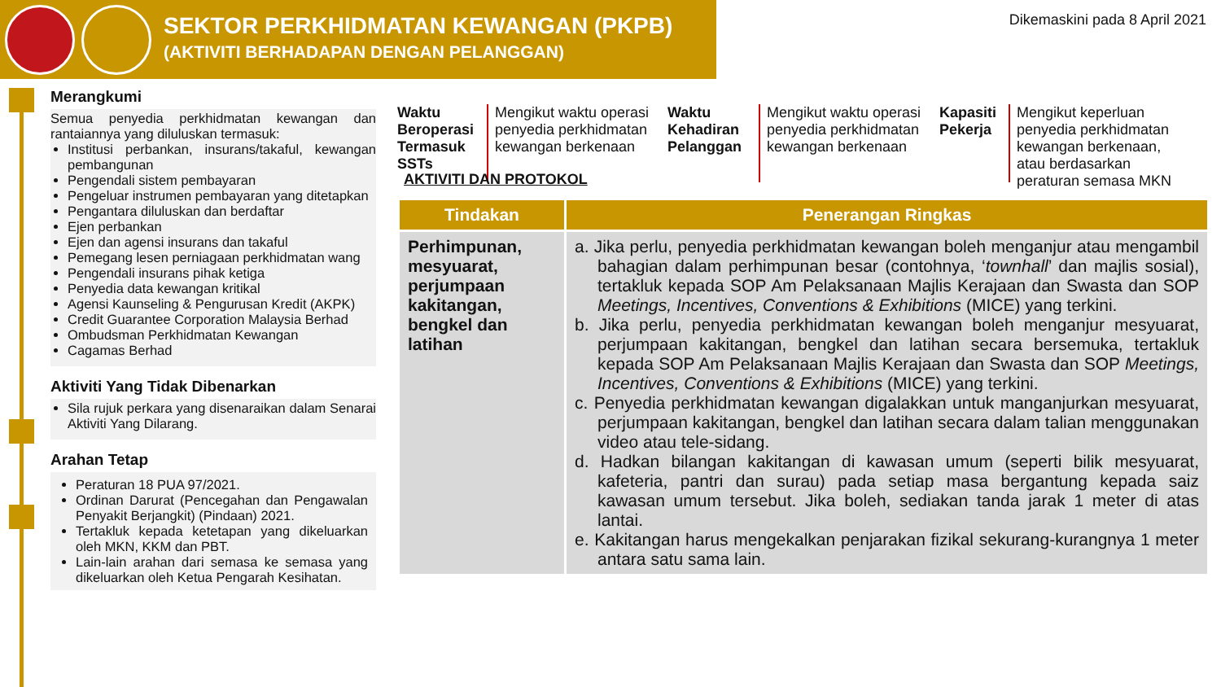SEKTOR PERKHIDMATAN KEWANGAN (PKPB)
(AKTIVITI BERHADAPAN DENGAN PELANGGAN)
Dikemaskini pada 8 April 2021
Merangkumi
Semua penyedia perkhidmatan kewangan dan rantaiannya yang diluluskan termasuk:
Institusi perbankan, insurans/takaful, kewangan pembangunan
Pengendali sistem pembayaran
Pengeluar instrumen pembayaran yang ditetapkan
Pengantara diluluskan dan berdaftar
Ejen perbankan
Ejen dan agensi insurans dan takaful
Pemegang lesen perniagaan perkhidmatan wang
Pengendali insurans pihak ketiga
Penyedia data kewangan kritikal
Agensi Kaunseling & Pengurusan Kredit (AKPK)
Credit Guarantee Corporation Malaysia Berhad
Ombudsman Perkhidmatan Kewangan
Cagamas Berhad
Aktiviti Yang Tidak Dibenarkan
Sila rujuk perkara yang disenaraikan dalam Senarai Aktiviti Yang Dilarang.
Arahan Tetap
Peraturan 18 PUA 97/2021.
Ordinan Darurat (Pencegahan dan Pengawalan Penyakit Berjangkit) (Pindaan) 2021.
Tertakluk kepada ketetapan yang dikeluarkan oleh MKN, KKM dan PBT.
Lain-lain arahan dari semasa ke semasa yang dikeluarkan oleh Ketua Pengarah Kesihatan.
Waktu Beroperasi Termasuk SSTs
Mengikut waktu operasi penyedia perkhidmatan kewangan berkenaan
Waktu Kehadiran Pelanggan
Mengikut waktu operasi penyedia perkhidmatan kewangan berkenaan
Kapasiti Pekerja
Mengikut keperluan penyedia perkhidmatan kewangan berkenaan, atau berdasarkan peraturan semasa MKN
AKTIVITI DAN PROTOKOL
| Tindakan | Penerangan Ringkas |
| --- | --- |
| Perhimpunan, mesyuarat, perjumpaan kakitangan, bengkel dan latihan | a. Jika perlu, penyedia perkhidmatan kewangan boleh menganjur atau mengambil bahagian dalam perhimpunan besar (contohnya, ‘ townhall ’ dan majlis sosial), tertakluk kepada SOP Am Pelaksanaan Majlis Kerajaan dan Swasta dan SOP Meetings, Incentives, Conventions & Exhibitions (MICE) yang terkini. b. Jika perlu, penyedia perkhidmatan kewangan boleh menganjur mesyuarat, perjumpaan kakitangan, bengkel dan latihan secara bersemuka, tertakluk kepada SOP Am Pelaksanaan Majlis Kerajaan dan Swasta dan SOP Meetings, Incentives, Conventions & Exhibitions (MICE) yang terkini. c. Penyedia perkhidmatan kewangan digalakkan untuk manganjurkan mesyuarat, perjumpaan kakitangan, bengkel dan latihan secara dalam talian menggunakan video atau tele-sidang. d. Hadkan bilangan kakitangan di kawasan umum (seperti bilik mesyuarat, kafeteria, pantri dan surau) pada setiap masa bergantung kepada saiz kawasan umum tersebut. Jika boleh, sediakan tanda jarak 1 meter di atas lantai. e. Kakitangan harus mengekalkan penjarakan fizikal sekurang-kurangnya 1 meter antara satu sama lain. |